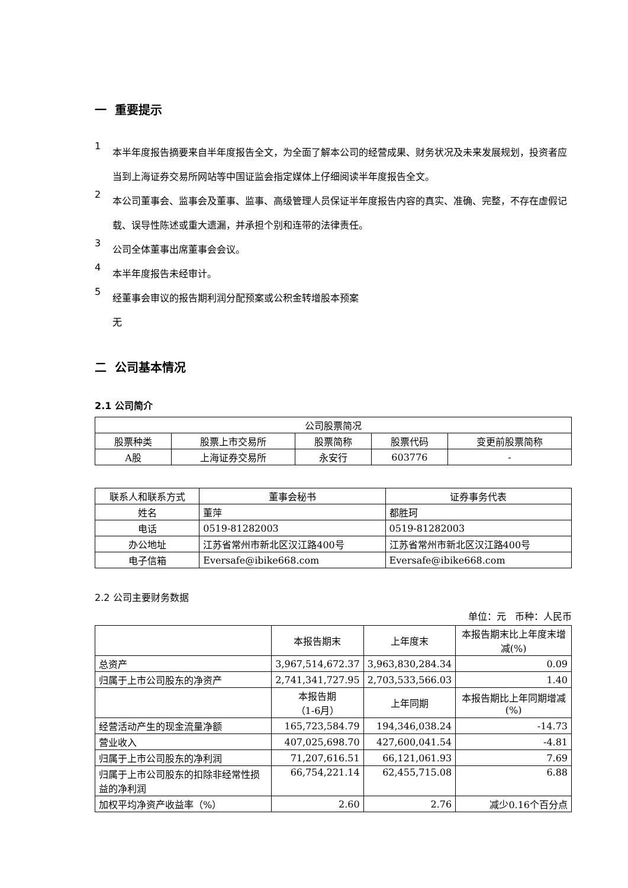一 重要提示
1
本半年度报告摘要来自半年度报告全文，为全面了解本公司的经营成果、财务状况及未来发展规划，投资者应当到上海证券交易所网站等中国证监会指定媒体上仔细阅读半年度报告全文。
2
本公司董事会、监事会及董事、监事、高级管理人员保证半年度报告内容的真实、准确、完整，不存在虚假记载、误导性陈述或重大遗漏，并承担个别和连带的法律责任。
3
公司全体董事出席董事会会议。
4
本半年度报告未经审计。
5
经董事会审议的报告期利润分配预案或公积金转增股本预案
无
二 公司基本情况
2.1 公司简介
| 公司股票简况 | | | | |
| 股票种类 | 股票上市交易所 | 股票简称 | 股票代码 | 变更前股票简称 |
| A股 | 上海证券交易所 | 永安行 | 603776 | - |
| 联系人和联系方式 | 董事会秘书 | 证券事务代表 |
| 姓名 | 董萍 | 都胜珂 |
| 电话 | 0519-81282003 | 0519-81282003 |
| 办公地址 | 江苏省常州市新北区汉江路400号 | 江苏省常州市新北区汉江路400号 |
| 电子信箱 | Eversafe@ibike668.com | Eversafe@ibike668.com |
2.2 公司主要财务数据
单位：元 币种：人民币
| | 本报告期末 | 上年度末 | 本报告期末比上年度末增减(%) |
| 总资产 | 3,967,514,672.37 | 3,963,830,284.34 | 0.09 |
| 归属于上市公司股东的净资产 | 2,741,341,727.95 | 2,703,533,566.03 | 1.40 |
| | 本报告期 （1-6月） | 上年同期 | 本报告期比上年同期增减(%) |
| 经营活动产生的现金流量净额 | 165,723,584.79 | 194,346,038.24 | -14.73 |
| 营业收入 | 407,025,698.70 | 427,600,041.54 | -4.81 |
| 归属于上市公司股东的净利润 | 71,207,616.51 | 66,121,061.93 | 7.69 |
| 归属于上市公司股东的扣除非经常性损益的净利润 | 66,754,221.14 | 62,455,715.08 | 6.88 |
| 加权平均净资产收益率（%） | 2.60 | 2.76 | 减少0.16个百分点 |